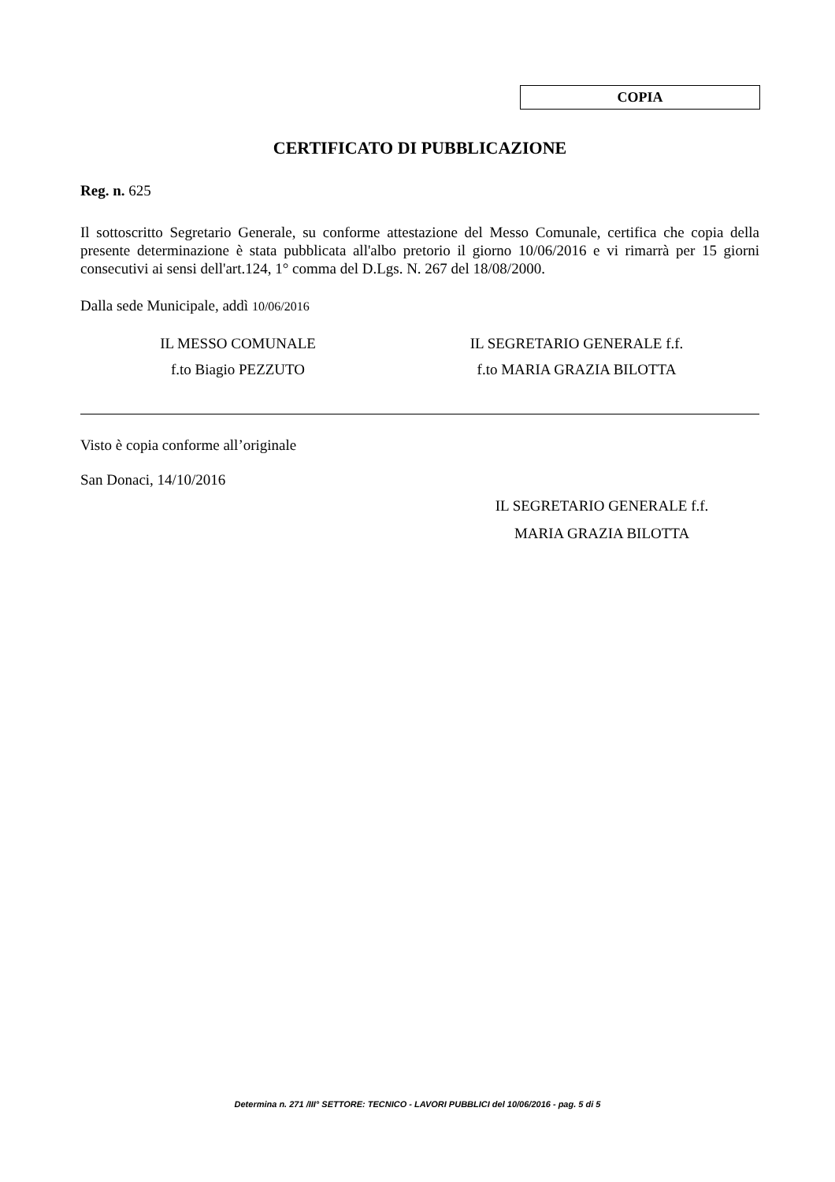COPIA
CERTIFICATO DI PUBBLICAZIONE
Reg. n. 625
Il sottoscritto Segretario Generale, su conforme attestazione del Messo Comunale, certifica che copia della presente determinazione è stata pubblicata all'albo pretorio il giorno 10/06/2016 e vi rimarrà per 15 giorni consecutivi ai sensi dell'art.124, 1° comma del D.Lgs. N. 267 del 18/08/2000.
Dalla sede Municipale, addì 10/06/2016
IL MESSO COMUNALE
f.to Biagio PEZZUTO
IL SEGRETARIO GENERALE f.f.
f.to MARIA GRAZIA BILOTTA
Visto è copia conforme all’originale
San Donaci, 14/10/2016
IL SEGRETARIO GENERALE f.f.
MARIA GRAZIA BILOTTA
Determina n. 271 /III° SETTORE: TECNICO - LAVORI PUBBLICI del 10/06/2016 - pag. 5 di 5